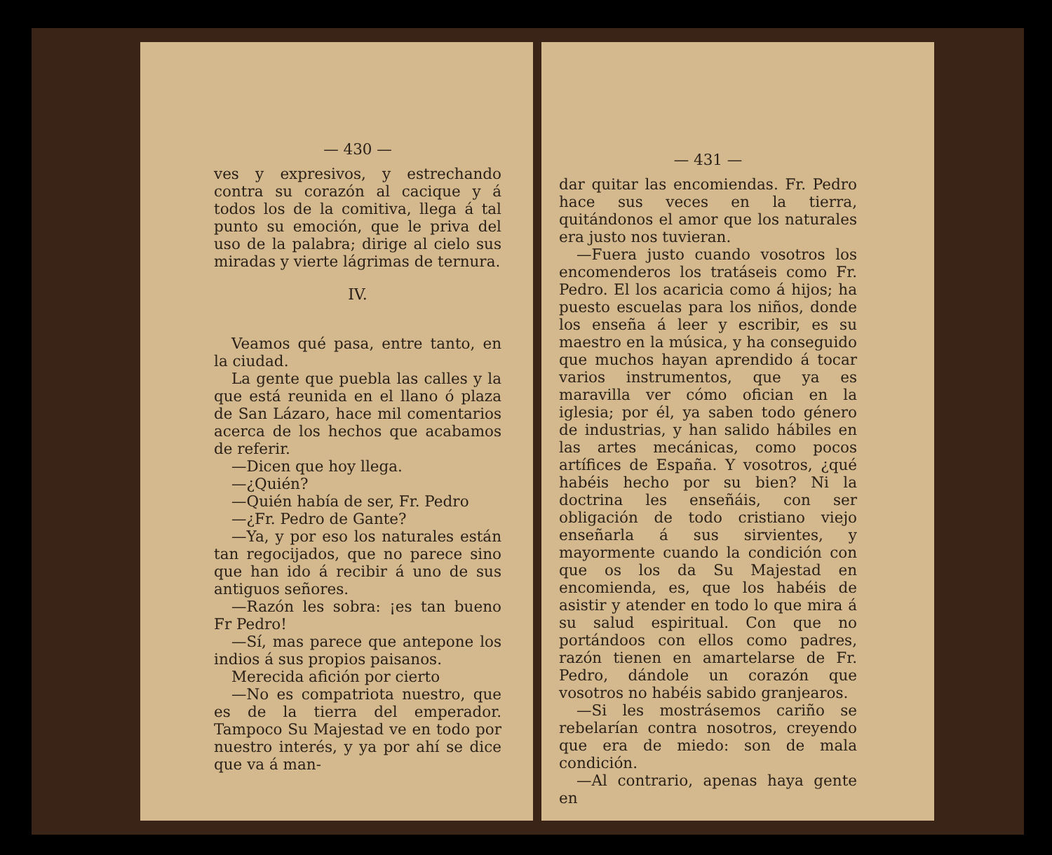— 430 —
ves y expresivos, y estrechando contra su corazón al cacique y á todos los de la comitiva, llega á tal punto su emoción, que le priva del uso de la palabra; dirige al cielo sus miradas y vierte lágrimas de ternura.
IV.
Veamos qué pasa, entre tanto, en la ciudad.
La gente que puebla las calles y la que está reunida en el llano ó plaza de San Lázaro, hace mil comentarios acerca de los hechos que acabamos de referir.
—Dicen que hoy llega.
—¿Quién?
—Quién había de ser, Fr. Pedro
—¿Fr. Pedro de Gante?
—Ya, y por eso los naturales están tan regocijados, que no parece sino que han ido á recibir á uno de sus antiguos señores.
—Razón les sobra: ¡es tan bueno Fr Pedro!
—Sí, mas parece que antepone los indios á sus propios paisanos.
Merecida afición por cierto
—No es compatriota nuestro, que es de la tierra del emperador. Tampoco Su Majestad ve en todo por nuestro interés, y ya por ahí se dice que va á man-
— 431 —
dar quitar las encomiendas. Fr. Pedro hace sus veces en la tierra, quitándonos el amor que los naturales era justo nos tuvieran.
—Fuera justo cuando vosotros los encomenderos los tratáseis como Fr. Pedro. El los acaricia como á hijos; ha puesto escuelas para los niños, donde los enseña á leer y escribir, es su maestro en la música, y ha conseguido que muchos hayan aprendido á tocar varios instrumentos, que ya es maravilla ver cómo ofician en la iglesia; por él, ya saben todo género de industrias, y han salido hábiles en las artes mecánicas, como pocos artífices de España. Y vosotros, ¿qué habéis hecho por su bien? Ni la doctrina les enseñáis, con ser obligación de todo cristiano viejo enseñarla á sus sirvientes, y mayormente cuando la condición con que os los da Su Majestad en encomienda, es, que los habéis de asistir y atender en todo lo que mira á su salud espiritual. Con que no portándoos con ellos como padres, razón tienen en amartelarse de Fr. Pedro, dándole un corazón que vosotros no habéis sabido granjearos.
—Si les mostrásemos cariño se rebelarían contra nosotros, creyendo que era de miedo: son de mala condición.
—Al contrario, apenas haya gente en